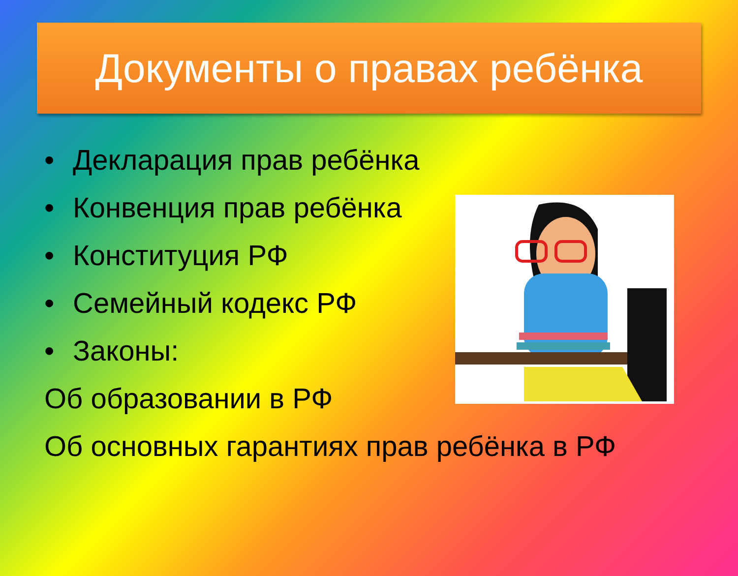Документы о правах ребёнка
• Декларация прав ребёнка
• Конвенция прав ребёнка
• Конституция РФ
• Семейный кодекс РФ
• Законы:
Об образовании в РФ
Об основных гарантиях прав ребёнка в РФ